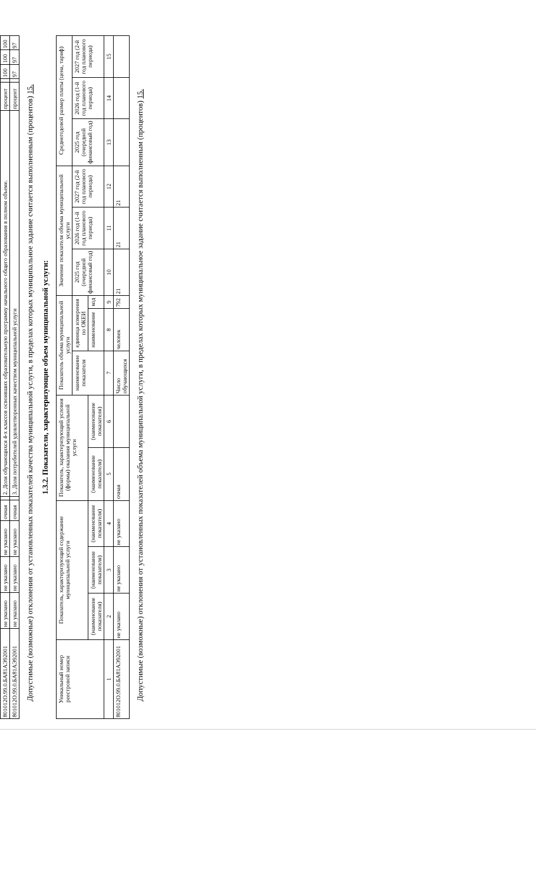| 801012О.99.0.БА81АЭ92001 | не указано | не указано | не указано | очная | | 2. Доля обучающихся 4-х классов освоивших образовательную программу начального общего образования в полном объеме. | процент | | 100 | 100 | 100 |
| 801012О.99.0.БА81АЭ92001 | не указано | не указано | не указано | очная | | 3. Доля потребителей удовлетворенных качеством муниципальной услуги | процент | | 97 | 97 | 97 |
Допустимые (возможные) отклонения от установленных показателей качества муниципальной услуги, в пределах которых муниципальное задание считается выполненным (процентов) 15.
1.3.2. Показатели, характеризующие объем муниципальной услуги:
| Уникальный номер реестровой записи | Показатель, характеризующий содержание муниципальной услуги | | | Показатель, характеризующий условия (формы) оказания муниципальной услуги | | Показатель объема муниципальной услуги | | | Значение показателя объема муниципальной услуги | | | Среднегодовой размер платы (цена, тариф) | | |
| --- | --- | --- | --- | --- | --- | --- | --- | --- | --- | --- | --- | --- | --- | --- |
| | | | | | | наименование показателя | единица измерения по ОКЕИ | | 2025 год (очередной финансовый год) | 2026 год (1-й год планового периода) | 2027 год (2-й год планового периода) | 2025 год (очередной финансовый год) | 2026 год (1-й год планового периода) | 2027 год (2-й год планового периода) |
| | (наименование показателя) | (наименование показателя) | (наименование показателя) | (наименование показателя) | (наименование показателя) | | наименование | код | | | | | | |
| 1 | 2 | 3 | 4 | 5 | 6 | 7 | 8 | 9 | 10 | 11 | 12 | 13 | 14 | 15 |
| 801012О.99.0.БА81АЭ92001 | не указано | не указано | не указано | очная | | Число обучающихся | человек | 792 | 21 | 21 | 21 | | | |
Допустимые (возможные) отклонения от установленных показателей объема муниципальной услуги, в пределах которых муниципальное задание считается выполненным (процентов) 15.